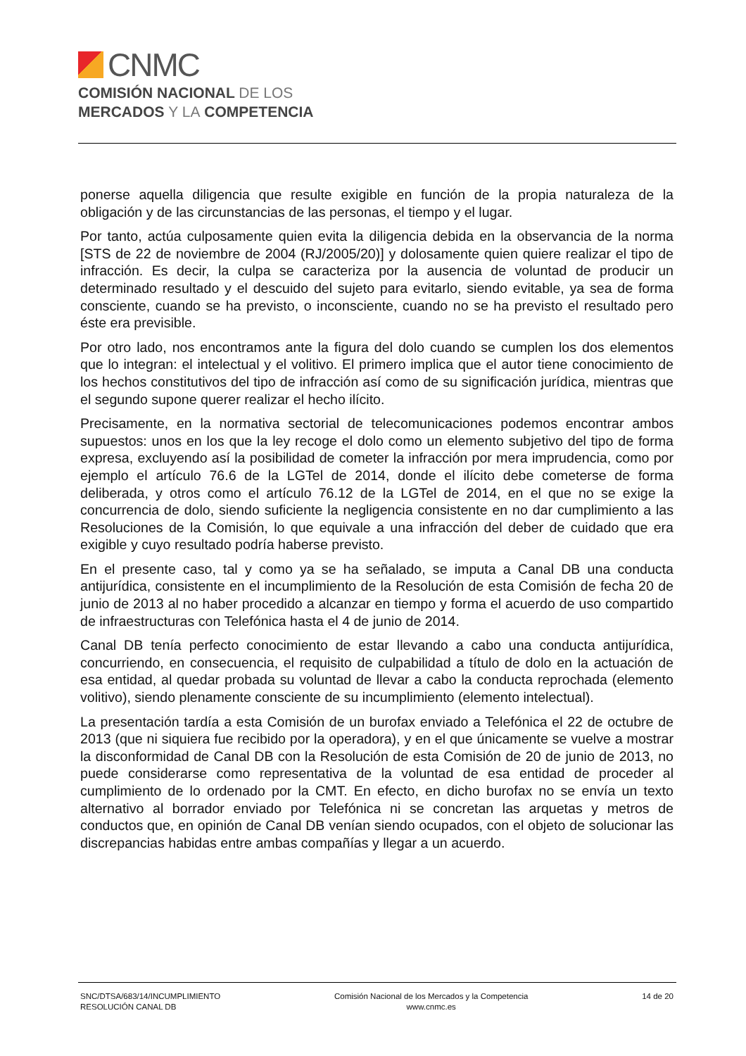CNMC
COMISIÓN NACIONAL DE LOS
MERCADOS Y LA COMPETENCIA
ponerse aquella diligencia que resulte exigible en función de la propia naturaleza de la obligación y de las circunstancias de las personas, el tiempo y el lugar.
Por tanto, actúa culposamente quien evita la diligencia debida en la observancia de la norma [STS de 22 de noviembre de 2004 (RJ/2005/20)] y dolosamente quien quiere realizar el tipo de infracción. Es decir, la culpa se caracteriza por la ausencia de voluntad de producir un determinado resultado y el descuido del sujeto para evitarlo, siendo evitable, ya sea de forma consciente, cuando se ha previsto, o inconsciente, cuando no se ha previsto el resultado pero éste era previsible.
Por otro lado, nos encontramos ante la figura del dolo cuando se cumplen los dos elementos que lo integran: el intelectual y el volitivo. El primero implica que el autor tiene conocimiento de los hechos constitutivos del tipo de infracción así como de su significación jurídica, mientras que el segundo supone querer realizar el hecho ilícito.
Precisamente, en la normativa sectorial de telecomunicaciones podemos encontrar ambos supuestos: unos en los que la ley recoge el dolo como un elemento subjetivo del tipo de forma expresa, excluyendo así la posibilidad de cometer la infracción por mera imprudencia, como por ejemplo el artículo 76.6 de la LGTel de 2014, donde el ilícito debe cometerse de forma deliberada, y otros como el artículo 76.12 de la LGTel de 2014, en el que no se exige la concurrencia de dolo, siendo suficiente la negligencia consistente en no dar cumplimiento a las Resoluciones de la Comisión, lo que equivale a una infracción del deber de cuidado que era exigible y cuyo resultado podría haberse previsto.
En el presente caso, tal y como ya se ha señalado, se imputa a Canal DB una conducta antijurídica, consistente en el incumplimiento de la Resolución de esta Comisión de fecha 20 de junio de 2013 al no haber procedido a alcanzar en tiempo y forma el acuerdo de uso compartido de infraestructuras con Telefónica hasta el 4 de junio de 2014.
Canal DB tenía perfecto conocimiento de estar llevando a cabo una conducta antijurídica, concurriendo, en consecuencia, el requisito de culpabilidad a título de dolo en la actuación de esa entidad, al quedar probada su voluntad de llevar a cabo la conducta reprochada (elemento volitivo), siendo plenamente consciente de su incumplimiento (elemento intelectual).
La presentación tardía a esta Comisión de un burofax enviado a Telefónica el 22 de octubre de 2013 (que ni siquiera fue recibido por la operadora), y en el que únicamente se vuelve a mostrar la disconformidad de Canal DB con la Resolución de esta Comisión de 20 de junio de 2013, no puede considerarse como representativa de la voluntad de esa entidad de proceder al cumplimiento de lo ordenado por la CMT. En efecto, en dicho burofax no se envía un texto alternativo al borrador enviado por Telefónica ni se concretan las arquetas y metros de conductos que, en opinión de Canal DB venían siendo ocupados, con el objeto de solucionar las discrepancias habidas entre ambas compañías y llegar a un acuerdo.
SNC/DTSA/683/14/INCUMPLIMIENTO
RESOLUCIÓN CANAL DB
Comisión Nacional de los Mercados y la Competencia
www.cnmc.es
14 de 20